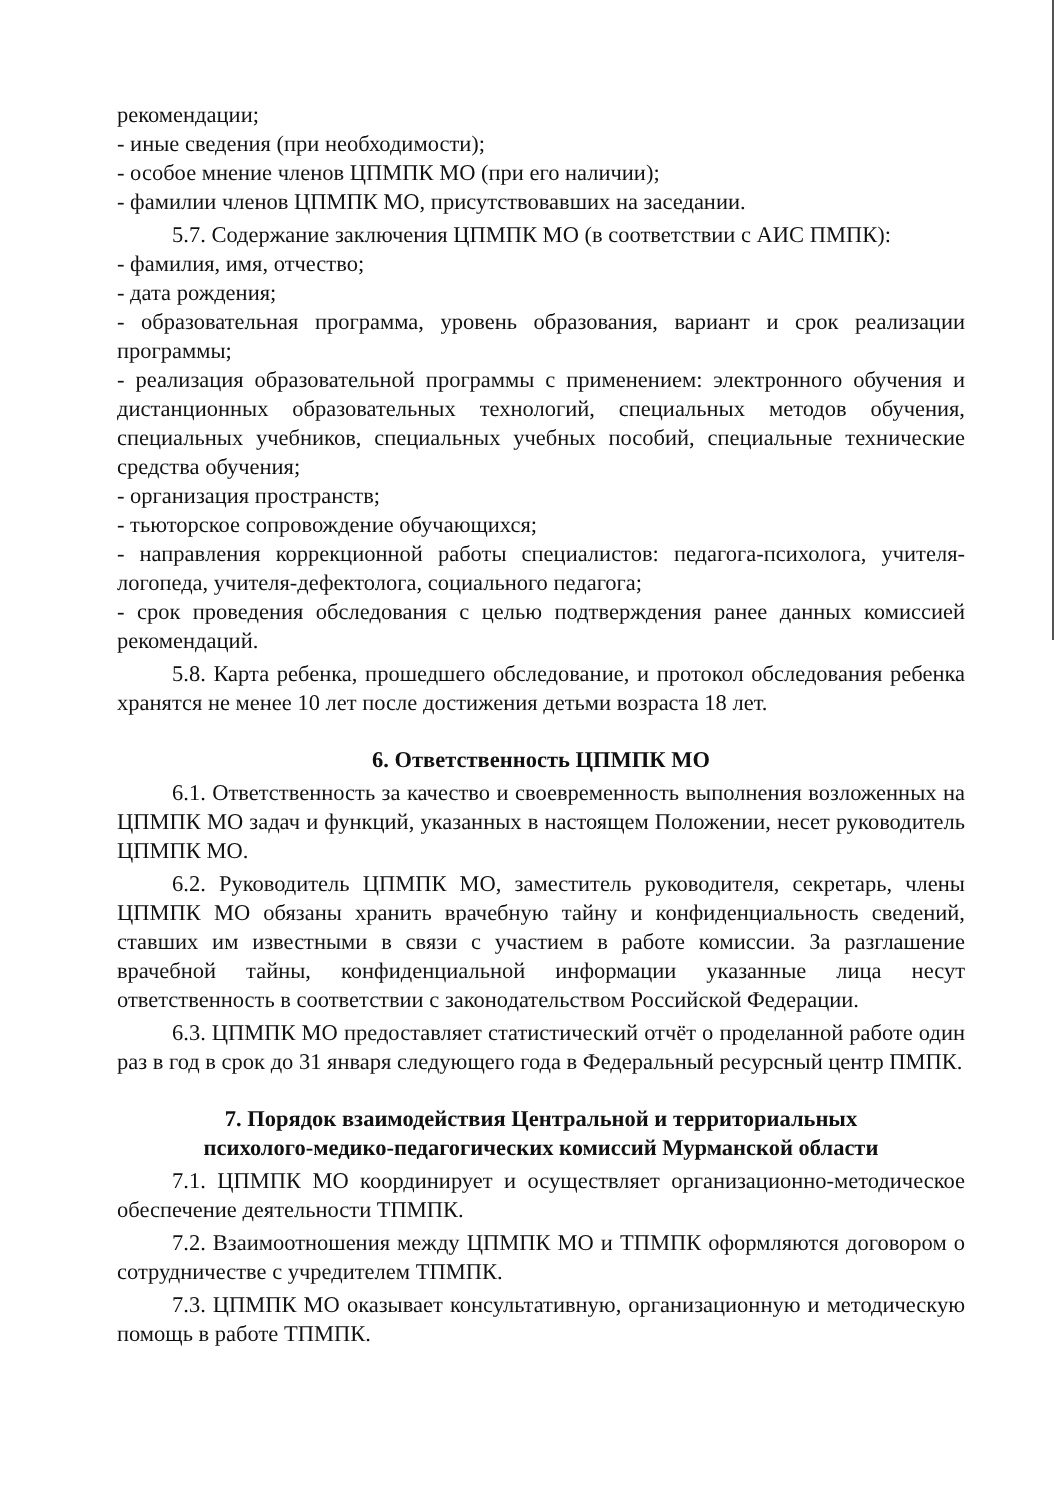рекомендации;
- иные сведения (при необходимости);
- особое мнение членов ЦПМПК МО (при его наличии);
- фамилии членов ЦПМПК МО, присутствовавших на заседании.
5.7. Содержание заключения ЦПМПК МО (в соответствии с АИС ПМПК):
- фамилия, имя, отчество;
- дата рождения;
- образовательная программа, уровень образования, вариант и срок реализации программы;
- реализация образовательной программы с применением: электронного обучения и дистанционных образовательных технологий, специальных методов обучения, специальных учебников, специальных учебных пособий, специальные технические средства обучения;
- организация пространств;
- тьюторское сопровождение обучающихся;
- направления коррекционной работы специалистов: педагога-психолога, учителя-логопеда, учителя-дефектолога, социального педагога;
- срок проведения обследования с целью подтверждения ранее данных комиссией рекомендаций.
5.8. Карта ребенка, прошедшего обследование, и протокол обследования ребенка хранятся не менее 10 лет после достижения детьми возраста 18 лет.
6. Ответственность ЦПМПК МО
6.1. Ответственность за качество и своевременность выполнения возложенных на ЦПМПК МО задач и функций, указанных в настоящем Положении, несет руководитель ЦПМПК МО.
6.2. Руководитель ЦПМПК МО, заместитель руководителя, секретарь, члены ЦПМПК МО обязаны хранить врачебную тайну и конфиденциальность сведений, ставших им известными в связи с участием в работе комиссии. За разглашение врачебной тайны, конфиденциальной информации указанные лица несут ответственность в соответствии с законодательством Российской Федерации.
6.3. ЦПМПК МО предоставляет статистический отчёт о проделанной работе один раз в год в срок до 31 января следующего года в Федеральный ресурсный центр ПМПК.
7. Порядок взаимодействия Центральной и территориальных
психолого-медико-педагогических комиссий Мурманской области
7.1. ЦПМПК МО координирует и осуществляет организационно-методическое обеспечение деятельности ТПМПК.
7.2. Взаимоотношения между ЦПМПК МО и ТПМПК оформляются договором о сотрудничестве с учредителем ТПМПК.
7.3. ЦПМПК МО оказывает консультативную, организационную и методическую помощь в работе ТПМПК.